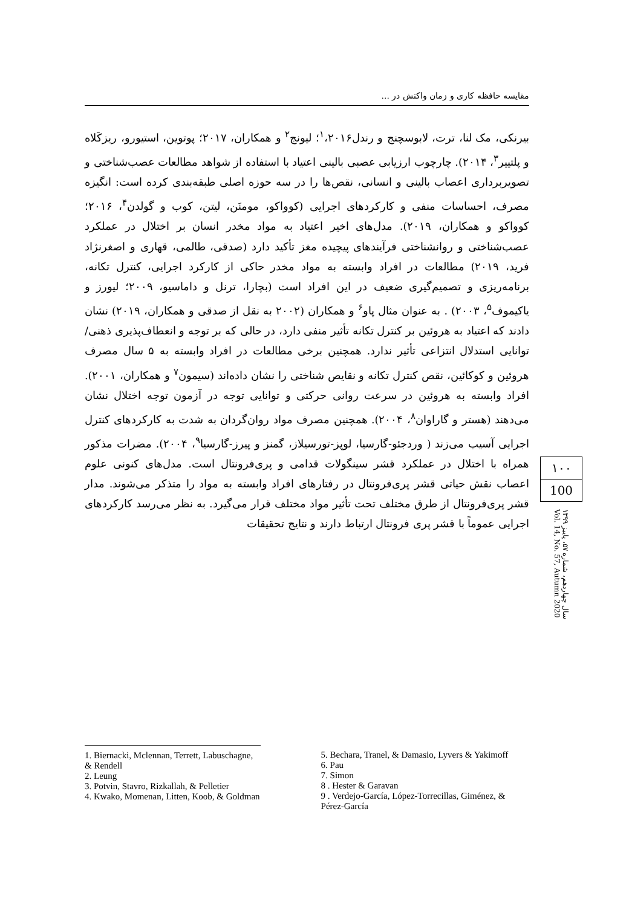مقایسه حافظه کاری و زمان واکنش در ...
بیرنکی، مک لنا، ترت، لابوسچنج و رندل<sup>۱</sup>،۲۰۱۶؛ لیونج<sup>۲</sup> و همکاران، ۲۰۱۷؛ پوتوین، استیورو، ریزکَلاه و پلتییر<sup>۳</sup>، ۲۰۱۴). چارچوب ارزیابی عصبی بالینی اعتیاد با استفاده از شواهد مطالعات عصب‌شناختی و تصویربرداری اعصاب بالینی و انسانی، نقص‌ها را در سه حوزه اصلی طبقه‌بندی کرده است: انگیزه مصرف، احساسات منفی و کارکردهای اجرایی (کوواکو، مومنَن، لیتن، کوب و گولدن<sup>۴</sup>، ۲۰۱۶؛ کوواکو و همکاران، ۲۰۱۹). مدل‌های اخیر اعتیاد به مواد مخدر انسان بر اختلال در عملکرد عصب‌شناختی و روانشناختی فرآیندهای پیچیده مغز تأکید دارد (صدقی، طالمی، قهاری و اصغرنژاد فرید، ۲۰۱۹) مطالعات در افراد وابسته به مواد مخدر حاکی از کارکرد اجرایی، کنترل تکانه، برنامه‌ریزی و تصمیم‌گیری ضعیف در این افراد است (بچارا، ترنل و داماسیو، ۲۰۰۹؛ لیورز و یاکیموف<sup>۵</sup>، ۲۰۰۳) . به عنوان مثال پاو<sup>۶</sup> و همکاران (۲۰۰۲ به نقل از صدقی و همکاران، ۲۰۱۹) نشان دادند که اعتیاد به هروئین بر کنترل تکانه تأثیر منفی دارد، در حالی که بر توجه و انعطاف‌پذیری ذهنی/ توانایی استدلال انتزاعی تأثیر ندارد. همچنین برخی مطالعات در افراد وابسته به ۵ سال مصرف هروئین و کوکائین، نقص کنترل تکانه و نقایص شناختی را نشان داده‌اند (سیمون<sup>۷</sup> و همکاران، ۲۰۰۱). افراد وابسته به هروئین در سرعت روانی حرکتی و توانایی توجه در آزمون توجه اختلال نشان می‌دهند (هستر و گاراوان<sup>۸</sup>، ۲۰۰۴). همچنین مصرف مواد روان‌گردان به شدت به کارکردهای کنترل اجرایی آسیب می‌زند ( وردجئو-گارسیا، لوپز-تورسیلاز، گمنز و پیرز-گارسیا<sup>۹</sup>، ۲۰۰۴). مضرات مذکور همراه با اختلال در عملکرد قشر سینگولات قدامی و پری‌فرونتال است. مدل‌های کنونی علوم اعصاب نقش حیاتی قشر پری‌فرونتال در رفتارهای افراد وابسته به مواد را متذکر می‌شوند. مدار قشر پری‌فرونتال از طرق مختلف تحت تأثیر مواد مختلف قرار می‌گیرد. به نظر می‌رسد کارکردهای اجرایی عموماً با قشر پری فرونتال ارتباط دارند و نتایج تحقیقات
۱۰۰
100
سال چهاردهم، شماره ۵۷، پاییز ۱۳۹۹
Vol. 14, No. 57, Autumn 2020
1. Biernacki, Mclennan, Terrett, Labuschagne, & Rendell
2. Leung
3. Potvin, Stavro, Rizkallah, & Pelletier
4. Kwako, Momenan, Litten, Koob, & Goldman
5. Bechara, Tranel, & Damasio, Lyvers & Yakimoff
6. Pau
7. Simon
8 . Hester & Garavan
9 . Verdejo-García, López-Torrecillas, Giménez, & Pérez-García